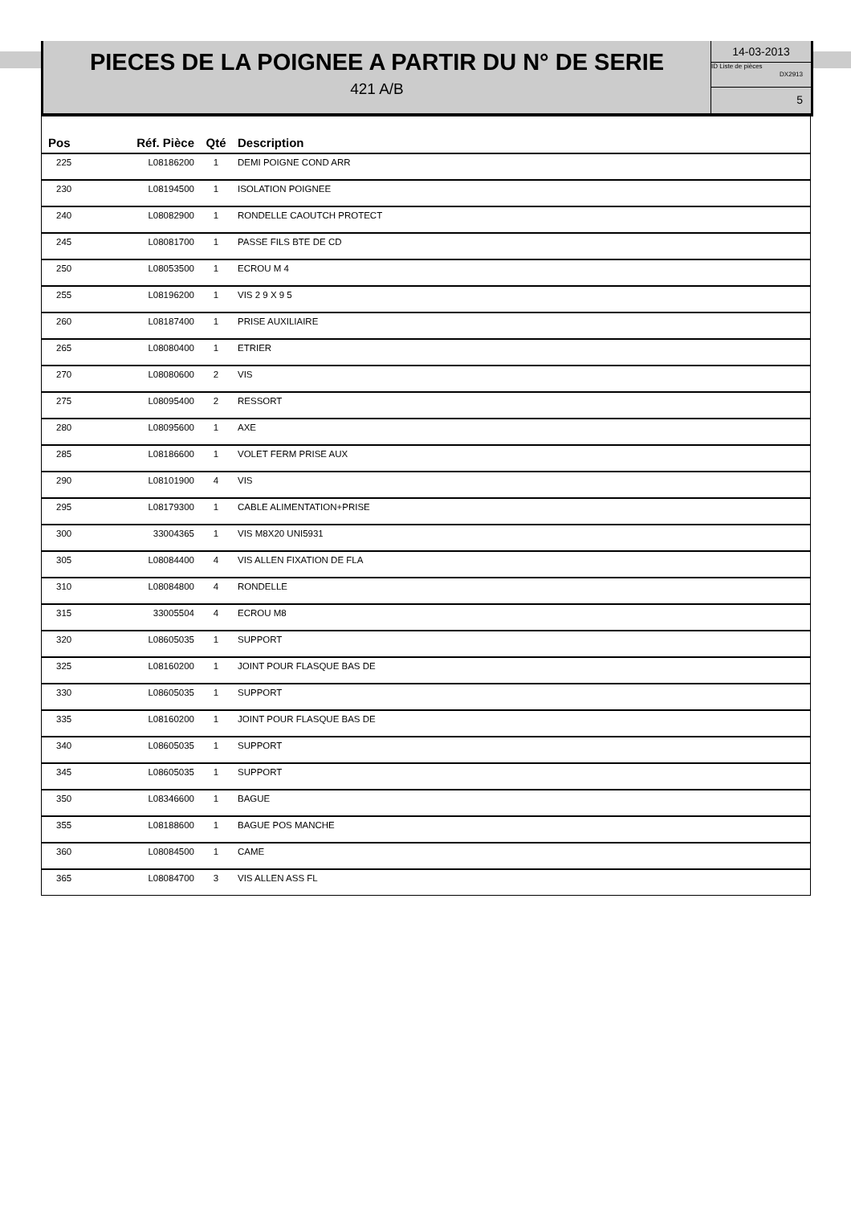PIECES DE LA POIGNEE A PARTIR DU N° DE SERIE
421 A/B
14-03-2013
ID Liste de pièces
DX2913
5
| Pos | Réf. Pièce | Qté | Description |
| --- | --- | --- | --- |
| 225 | L08186200 | 1 | DEMI POIGNE COND ARR |
| 230 | L08194500 | 1 | ISOLATION POIGNEE |
| 240 | L08082900 | 1 | RONDELLE CAOUTCH PROTECT |
| 245 | L08081700 | 1 | PASSE FILS BTE DE CD |
| 250 | L08053500 | 1 | ECROU M 4 |
| 255 | L08196200 | 1 | VIS 2 9 X 9 5 |
| 260 | L08187400 | 1 | PRISE AUXILIAIRE |
| 265 | L08080400 | 1 | ETRIER |
| 270 | L08080600 | 2 | VIS |
| 275 | L08095400 | 2 | RESSORT |
| 280 | L08095600 | 1 | AXE |
| 285 | L08186600 | 1 | VOLET FERM PRISE AUX |
| 290 | L08101900 | 4 | VIS |
| 295 | L08179300 | 1 | CABLE ALIMENTATION+PRISE |
| 300 | 33004365 | 1 | VIS M8X20 UNI5931 |
| 305 | L08084400 | 4 | VIS ALLEN FIXATION DE FLA |
| 310 | L08084800 | 4 | RONDELLE |
| 315 | 33005504 | 4 | ECROU M8 |
| 320 | L08605035 | 1 | SUPPORT |
| 325 | L08160200 | 1 | JOINT POUR FLASQUE BAS DE |
| 330 | L08605035 | 1 | SUPPORT |
| 335 | L08160200 | 1 | JOINT POUR FLASQUE BAS DE |
| 340 | L08605035 | 1 | SUPPORT |
| 345 | L08605035 | 1 | SUPPORT |
| 350 | L08346600 | 1 | BAGUE |
| 355 | L08188600 | 1 | BAGUE POS MANCHE |
| 360 | L08084500 | 1 | CAME |
| 365 | L08084700 | 3 | VIS ALLEN ASS FL |